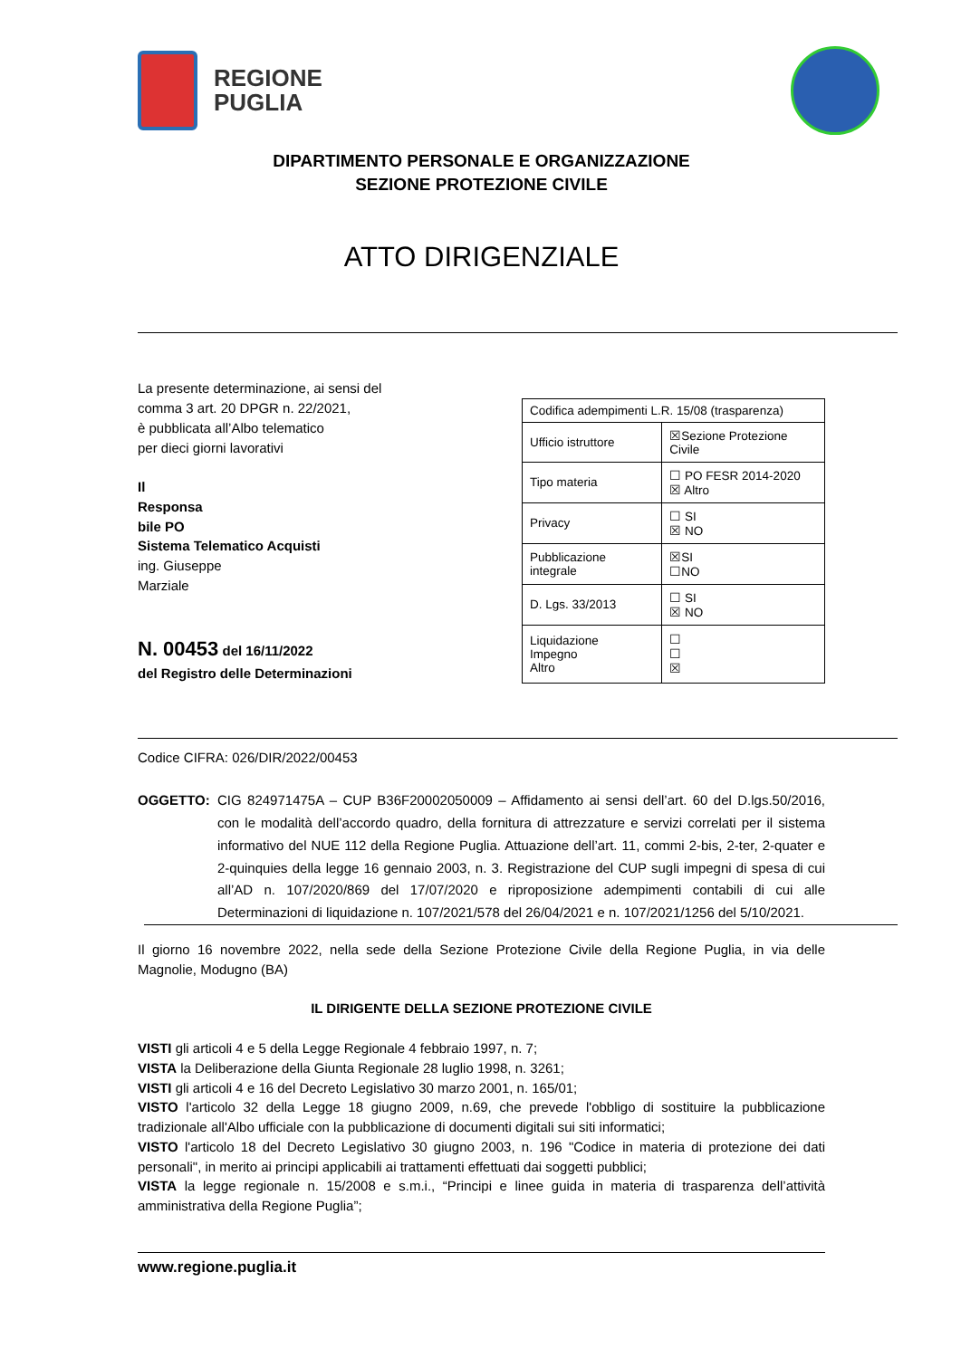REGIONE
PUGLIA
DIPARTIMENTO PERSONALE E ORGANIZZAZIONE
SEZIONE PROTEZIONE CIVILE
ATTO DIRIGENZIALE
La presente determinazione, ai sensi del comma 3 art. 20 DPGR n. 22/2021,
è pubblicata all’Albo telematico
per dieci giorni lavorativi
Il
Responsa
bile PO
Sistema Telematico Acquisti
ing. Giuseppe
Marziale
N. 00453 del 16/11/2022
del Registro delle Determinazioni
| Codifica adempimenti L.R. 15/08 (trasparenza) | |
| Ufficio istruttore | ☒Sezione Protezione Civile |
| Tipo materia | ☐ PO FESR 2014-2020 ☒ Altro |
| Privacy | ☐ SI ☒ NO |
| Pubblicazione integrale | ☒SI ☐NO |
| D. Lgs. 33/2013 | ☐ SI ☒ NO |
| Liquidazione Impegno Altro | ☐ ☐ ☒ |
Codice CIFRA: 026/DIR/2022/00453
OGGETTO: CIG 824971475A – CUP B36F20002050009 – Affidamento ai sensi dell’art. 60 del D.lgs.50/2016, con le modalità dell’accordo quadro, della fornitura di attrezzature e servizi correlati per il sistema informativo del NUE 112 della Regione Puglia. Attuazione dell’art. 11, commi 2-bis, 2-ter, 2-quater e 2-quinquies della legge 16 gennaio 2003, n. 3. Registrazione del CUP sugli impegni di spesa di cui all’AD n. 107/2020/869 del 17/07/2020 e riproposizione adempimenti contabili di cui alle Determinazioni di liquidazione n. 107/2021/578 del 26/04/2021 e n. 107/2021/1256 del 5/10/2021.
Il giorno 16 novembre 2022, nella sede della Sezione Protezione Civile della Regione Puglia, in via delle Magnolie, Modugno (BA)
IL DIRIGENTE DELLA SEZIONE PROTEZIONE CIVILE
VISTI gli articoli 4 e 5 della Legge Regionale 4 febbraio 1997, n. 7;
VISTA la Deliberazione della Giunta Regionale 28 luglio 1998, n. 3261;
VISTI gli articoli 4 e 16 del Decreto Legislativo 30 marzo 2001, n. 165/01;
VISTO l'articolo 32 della Legge 18 giugno 2009, n.69, che prevede l'obbligo di sostituire la pubblicazione tradizionale all'Albo ufficiale con la pubblicazione di documenti digitali sui siti informatici;
VISTO l'articolo 18 del Decreto Legislativo 30 giugno 2003, n. 196 "Codice in materia di protezione dei dati personali", in merito ai principi applicabili ai trattamenti effettuati dai soggetti pubblici;
VISTA la legge regionale n. 15/2008 e s.m.i., “Principi e linee guida in materia di trasparenza dell’attività amministrativa della Regione Puglia”;
www.regione.puglia.it